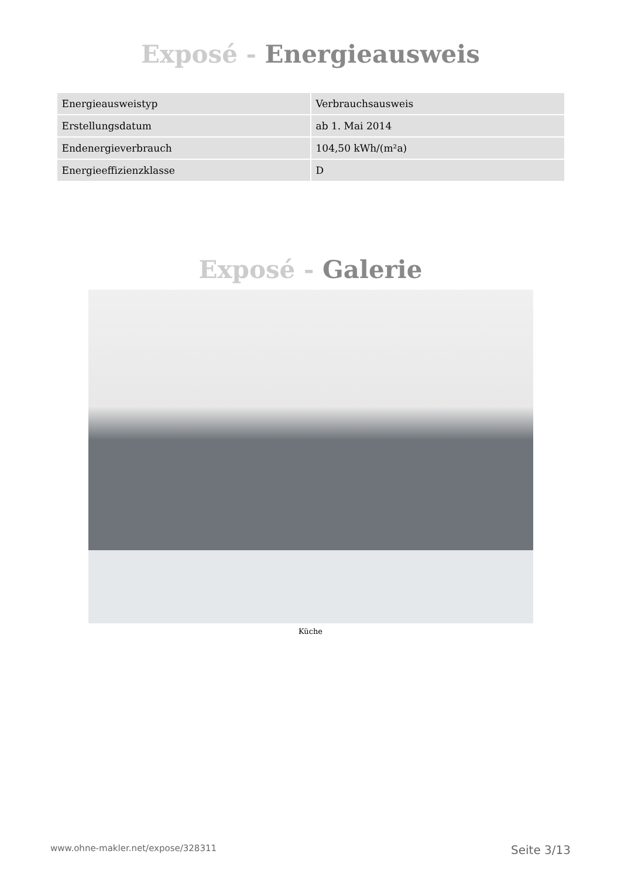Exposé - Energieausweis
| Energieausweistyp | Verbrauchsausweis |
| Erstellungsdatum | ab 1. Mai 2014 |
| Endenergieverbrauch | 104,50 kWh/(m²a) |
| Energieeffizienzklasse | D |
Exposé - Galerie
Küche
www.ohne-makler.net/expose/328311 Seite 3/13